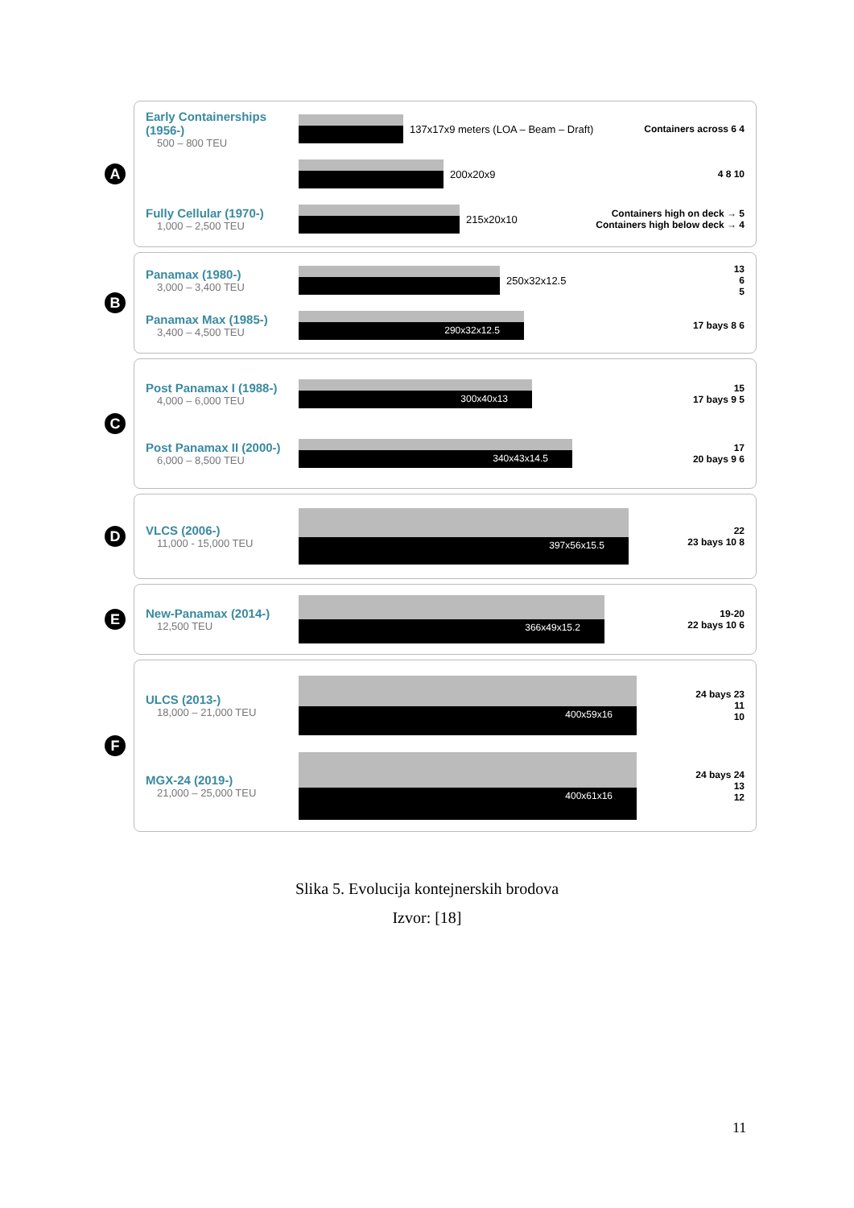A
Early Containerships (1956-)
500 – 800 TEU
137x17x9 meters (LOA – Beam – Draft)
Containers across 6 4
200x20x9 4 8 10
Fully Cellular (1970-)
1,000 – 2,500 TEU
215x20x10
Containers high on deck → 5
Containers high below deck → 4
B
Panamax (1980-)
3,000 – 3,400 TEU
250x32x12.5
13
6
5
Panamax Max (1985-)
3,400 – 4,500 TEU
290x32x12.5
17 bays 8 6
C
Post Panamax I (1988-)
4,000 – 6,000 TEU
300x40x13
15
17 bays 9 5
Post Panamax II (2000-)
6,000 – 8,500 TEU
340x43x14.5
17
20 bays 9 6
D
VLCS (2006-)
11,000 - 15,000 TEU
397x56x15.5
22
23 bays 10 8
E
New-Panamax (2014-)
12,500 TEU
366x49x15.2
19-20
22 bays 10 6
F
ULCS (2013-)
18,000 – 21,000 TEU
400x59x16
24 bays 23
11
10
MGX-24 (2019-)
21,000 – 25,000 TEU
400x61x16
24 bays 24
13
12
Slika 5. Evolucija kontejnerskih brodova
Izvor: [18]
11